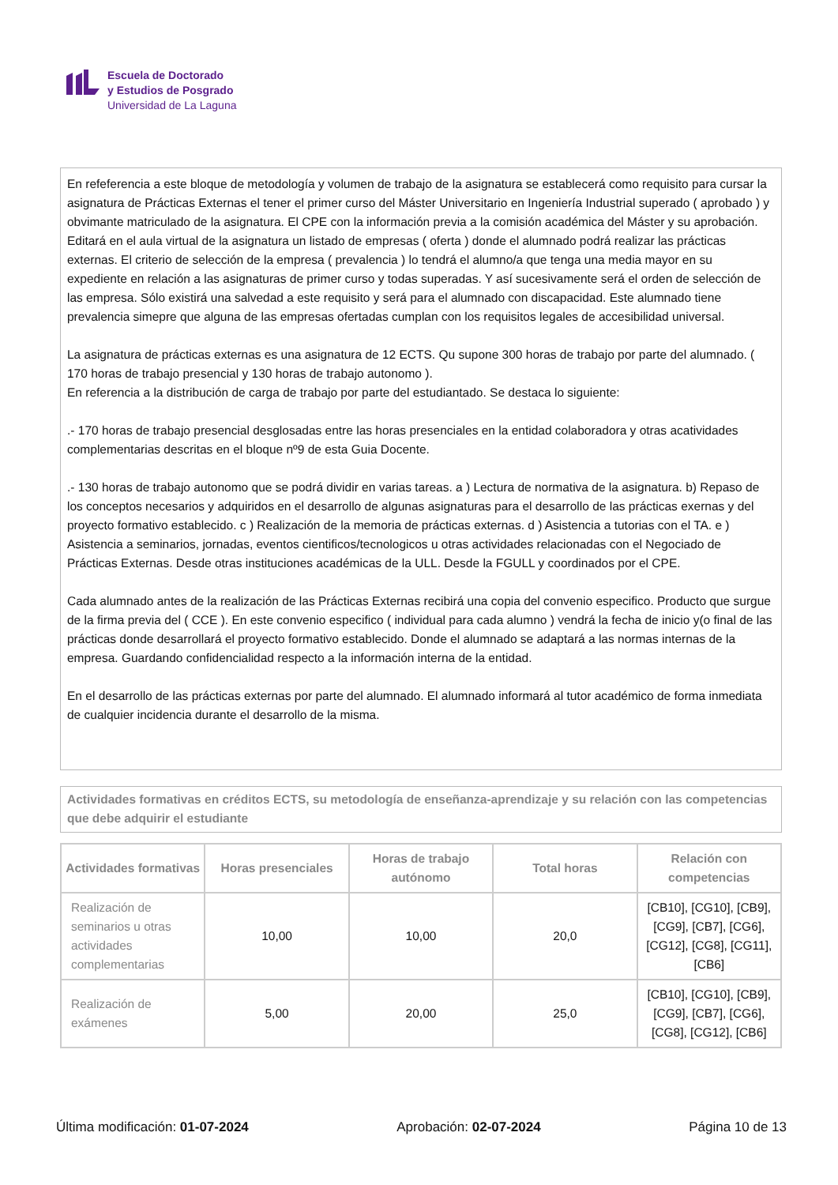Escuela de Doctorado
y Estudios de Posgrado
Universidad de La Laguna
En refeferencia a este bloque de metodología y volumen de trabajo de la asignatura se establecerá como requisito para cursar la asignatura de Prácticas Externas el tener el primer curso del Máster Universitario en Ingeniería Industrial superado ( aprobado ) y obvimante matriculado de la asignatura. El CPE con la información previa a la comisión académica del Máster y su aprobación. Editará en el aula virtual de la asignatura un listado de empresas ( oferta ) donde el alumnado podrá realizar las prácticas externas. El criterio de selección de la empresa ( prevalencia ) lo tendrá el alumno/a que tenga una media mayor en su expediente en relación a las asignaturas de primer curso y todas superadas. Y así sucesivamente será el orden de selección de las empresa. Sólo existirá una salvedad a este requisito y será para el alumnado con discapacidad. Este alumnado tiene prevalencia simepre que alguna de las empresas ofertadas cumplan con los requisitos legales de accesibilidad universal.
La asignatura de prácticas externas es una asignatura de 12 ECTS. Qu supone 300 horas de trabajo por parte del alumnado. ( 170 horas de trabajo presencial y 130 horas de trabajo autonomo ).
En referencia a la distribución de carga de trabajo por parte del estudiantado. Se destaca lo siguiente:
.- 170 horas de trabajo presencial desglosadas entre las horas presenciales en la entidad colaboradora y otras acatividades complementarias descritas en el bloque nº9 de esta Guia Docente.
.- 130 horas de trabajo autonomo que se podrá dividir en varias tareas. a ) Lectura de normativa de la asignatura. b) Repaso de los conceptos necesarios y adquiridos en el desarrollo de algunas asignaturas para el desarrollo de las prácticas exernas y del proyecto formativo establecido. c ) Realización de la memoria de prácticas externas. d ) Asistencia a tutorias con el TA. e ) Asistencia a seminarios, jornadas, eventos cientificos/tecnologicos u otras actividades relacionadas con el Negociado de Prácticas Externas. Desde otras instituciones académicas de la ULL. Desde la FGULL y coordinados por el CPE.
Cada alumnado antes de la realización de las Prácticas Externas recibirá una copia del convenio especifico. Producto que surgue de la firma previa del ( CCE ). En este convenio especifico ( individual para cada alumno ) vendrá la fecha de inicio y(o final de las prácticas donde desarrollará el proyecto formativo establecido. Donde el alumnado se adaptará a las normas internas de la empresa. Guardando confidencialidad respecto a la información interna de la entidad.
En el desarrollo de las prácticas externas por parte del alumnado. El alumnado informará al tutor académico de forma inmediata de cualquier incidencia durante el desarrollo de la misma.
Actividades formativas en créditos ECTS, su metodología de enseñanza-aprendizaje y su relación con las competencias que debe adquirir el estudiante
| Actividades formativas | Horas presenciales | Horas de trabajo autónomo | Total horas | Relación con competencias |
| --- | --- | --- | --- | --- |
| Realización de seminarios u otras actividades complementarias | 10,00 | 10,00 | 20,0 | [CB10], [CG10], [CB9], [CG9], [CB7], [CG6], [CG12], [CG8], [CG11], [CB6] |
| Realización de exámenes | 5,00 | 20,00 | 25,0 | [CB10], [CG10], [CB9], [CG9], [CB7], [CG6], [CG8], [CG12], [CB6] |
Última modificación: 01-07-2024 Aprobación: 02-07-2024 Página 10 de 13